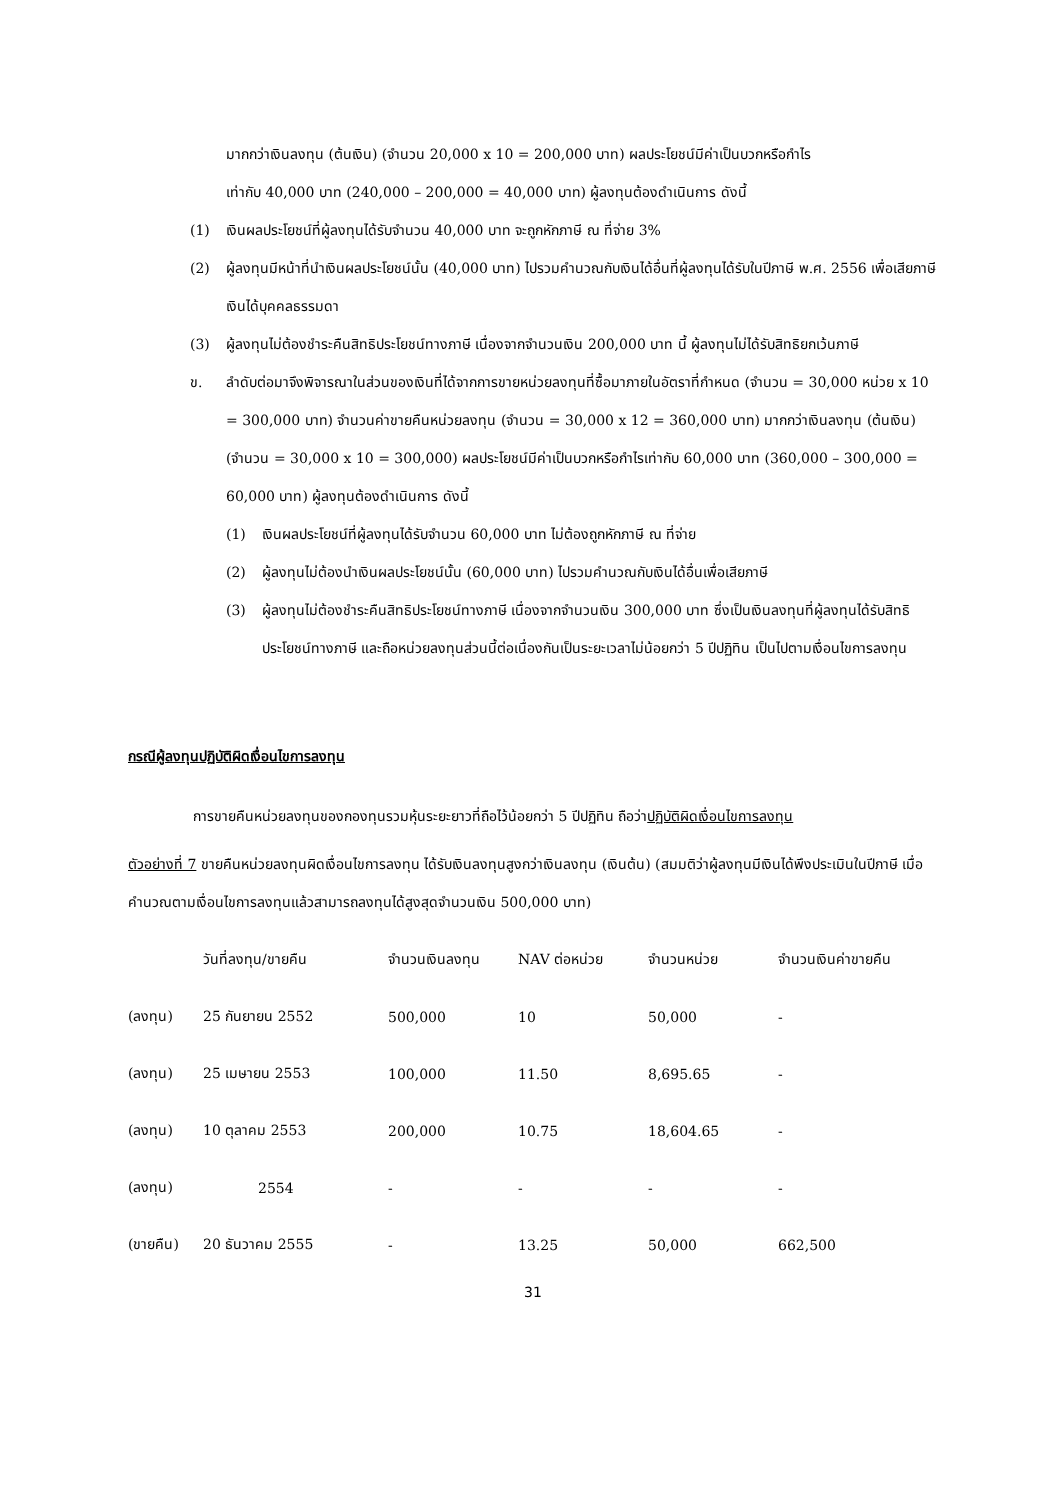มากกว่าเงินลงทุน (ต้นเงิน) (จำนวน 20,000 x 10 = 200,000 บาท) ผลประโยชน์มีค่าเป็นบวกหรือกำไร
เท่ากับ 40,000 บาท (240,000 – 200,000 = 40,000 บาท) ผู้ลงทุนต้องดำเนินการ ดังนี้
(1) เงินผลประโยชน์ที่ผู้ลงทุนได้รับจำนวน 40,000 บาท จะถูกหักภาษี ณ ที่จ่าย 3%
(2) ผู้ลงทุนมีหน้าที่นำเงินผลประโยชน์นั้น (40,000 บาท) ไปรวมคำนวณกับเงินได้อื่นที่ผู้ลงทุนได้รับในปีภาษี พ.ศ. 2556 เพื่อเสียภาษีเงินได้บุคคลธรรมดา
(3) ผู้ลงทุนไม่ต้องชำระคืนสิทธิประโยชน์ทางภาษี เนื่องจากจำนวนเงิน 200,000 บาท นี้ ผู้ลงทุนไม่ได้รับสิทธิยกเว้นภาษี
ข. ลำดับต่อมาจึงพิจารณาในส่วนของเงินที่ได้จากการขายหน่วยลงทุนที่ซื้อมาภายในอัตราที่กำหนด (จำนวน = 30,000 หน่วย x 10 = 300,000 บาท) จำนวนค่าขายคืนหน่วยลงทุน (จำนวน = 30,000 x 12 = 360,000 บาท) มากกว่าเงินลงทุน (ต้นเงิน) (จำนวน = 30,000 x 10 = 300,000) ผลประโยชน์มีค่าเป็นบวกหรือกำไรเท่ากับ 60,000 บาท (360,000 – 300,000 = 60,000 บาท) ผู้ลงทุนต้องดำเนินการ ดังนี้
(1) เงินผลประโยชน์ที่ผู้ลงทุนได้รับจำนวน 60,000 บาท ไม่ต้องถูกหักภาษี ณ ที่จ่าย
(2) ผู้ลงทุนไม่ต้องนำเงินผลประโยชน์นั้น (60,000 บาท) ไปรวมคำนวณกับเงินได้อื่นเพื่อเสียภาษี
(3) ผู้ลงทุนไม่ต้องชำระคืนสิทธิประโยชน์ทางภาษี เนื่องจากจำนวนเงิน 300,000 บาท ซึ่งเป็นเงินลงทุนที่ผู้ลงทุนได้รับสิทธิประโยชน์ทางภาษี และถือหน่วยลงทุนส่วนนี้ต่อเนื่องกันเป็นระยะเวลาไม่น้อยกว่า 5 ปีปฏิทิน เป็นไปตามเงื่อนไขการลงทุน
กรณีผู้ลงทุนปฏิบัติผิดเงื่อนไขการลงทุน
การขายคืนหน่วยลงทุนของกองทุนรวมหุ้นระยะยาวที่ถือไว้น้อยกว่า 5 ปีปฏิทิน ถือว่าปฏิบัติผิดเงื่อนไขการลงทุน
ตัวอย่างที่ 7 ขายคืนหน่วยลงทุนผิดเงื่อนไขการลงทุน ได้รับเงินลงทุนสูงกว่าเงินลงทุน (เงินต้น) (สมมติว่าผู้ลงทุนมีเงินได้พึงประเมินในปีภาษี เมื่อคำนวณตามเงื่อนไขการลงทุนแล้วสามารถลงทุนได้สูงสุดจำนวนเงิน 500,000 บาท)
| | วันที่ลงทุน/ขายคืน | จำนวนเงินลงทุน | NAV ต่อหน่วย | จำนวนหน่วย | จำนวนเงินค่าขายคืน |
| --- | --- | --- | --- | --- | --- |
| (ลงทุน) | 25 กันยายน 2552 | 500,000 | 10 | 50,000 | - |
| (ลงทุน) | 25 เมษายน 2553 | 100,000 | 11.50 | 8,695.65 | - |
| (ลงทุน) | 10 ตุลาคม 2553 | 200,000 | 10.75 | 18,604.65 | - |
| (ลงทุน) | 2554 | - | - | - | - |
| (ขายคืน) | 20 ธันวาคม 2555 | - | 13.25 | 50,000 | 662,500 |
31